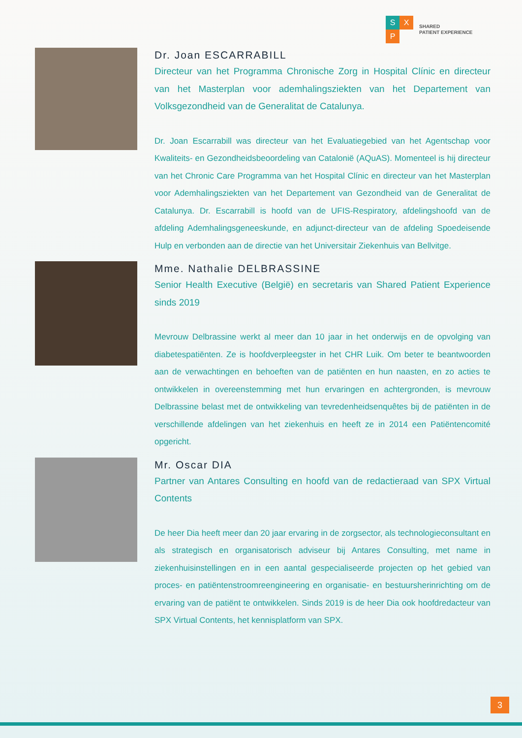S X
P
SHARED
PATIENT EXPERIENCE
Dr. Joan ESCARRABILL
Directeur van het Programma Chronische Zorg in Hospital Clínic en directeur van het Masterplan voor ademhalingsziekten van het Departement van Volksgezondheid van de Generalitat de Catalunya.
Dr. Joan Escarrabill was directeur van het Evaluatiegebied van het Agentschap voor Kwaliteits- en Gezondheidsbeoordeling van Catalonië (AQuAS). Momenteel is hij directeur van het Chronic Care Programma van het Hospital Clínic en directeur van het Masterplan voor Ademhalingsziekten van het Departement van Gezondheid van de Generalitat de Catalunya. Dr. Escarrabill is hoofd van de UFIS-Respiratory, afdelingshoofd van de afdeling Ademhalingsgeneeskunde, en adjunct-directeur van de afdeling Spoedeisende Hulp en verbonden aan de directie van het Universitair Ziekenhuis van Bellvitge.
Mme. Nathalie DELBRASSINE
Senior Health Executive (België) en secretaris van Shared Patient Experience sinds 2019
Mevrouw Delbrassine werkt al meer dan 10 jaar in het onderwijs en de opvolging van diabetespatiënten. Ze is hoofdverpleegster in het CHR Luik. Om beter te beantwoorden aan de verwachtingen en behoeften van de patiënten en hun naasten, en zo acties te ontwikkelen in overeenstemming met hun ervaringen en achtergronden, is mevrouw Delbrassine belast met de ontwikkeling van tevredenheidsenquêtes bij de patiënten in de verschillende afdelingen van het ziekenhuis en heeft ze in 2014 een Patiëntencomité opgericht.
Mr. Oscar DIA
Partner van Antares Consulting en hoofd van de redactieraad van SPX Virtual Contents
De heer Dia heeft meer dan 20 jaar ervaring in de zorgsector, als technologieconsultant en als strategisch en organisatorisch adviseur bij Antares Consulting, met name in ziekenhuisinstellingen en in een aantal gespecialiseerde projecten op het gebied van proces- en patiëntenstroomreengineering en organisatie- en bestuursherinrichting om de ervaring van de patiënt te ontwikkelen. Sinds 2019 is de heer Dia ook hoofdredacteur van SPX Virtual Contents, het kennisplatform van SPX.
3